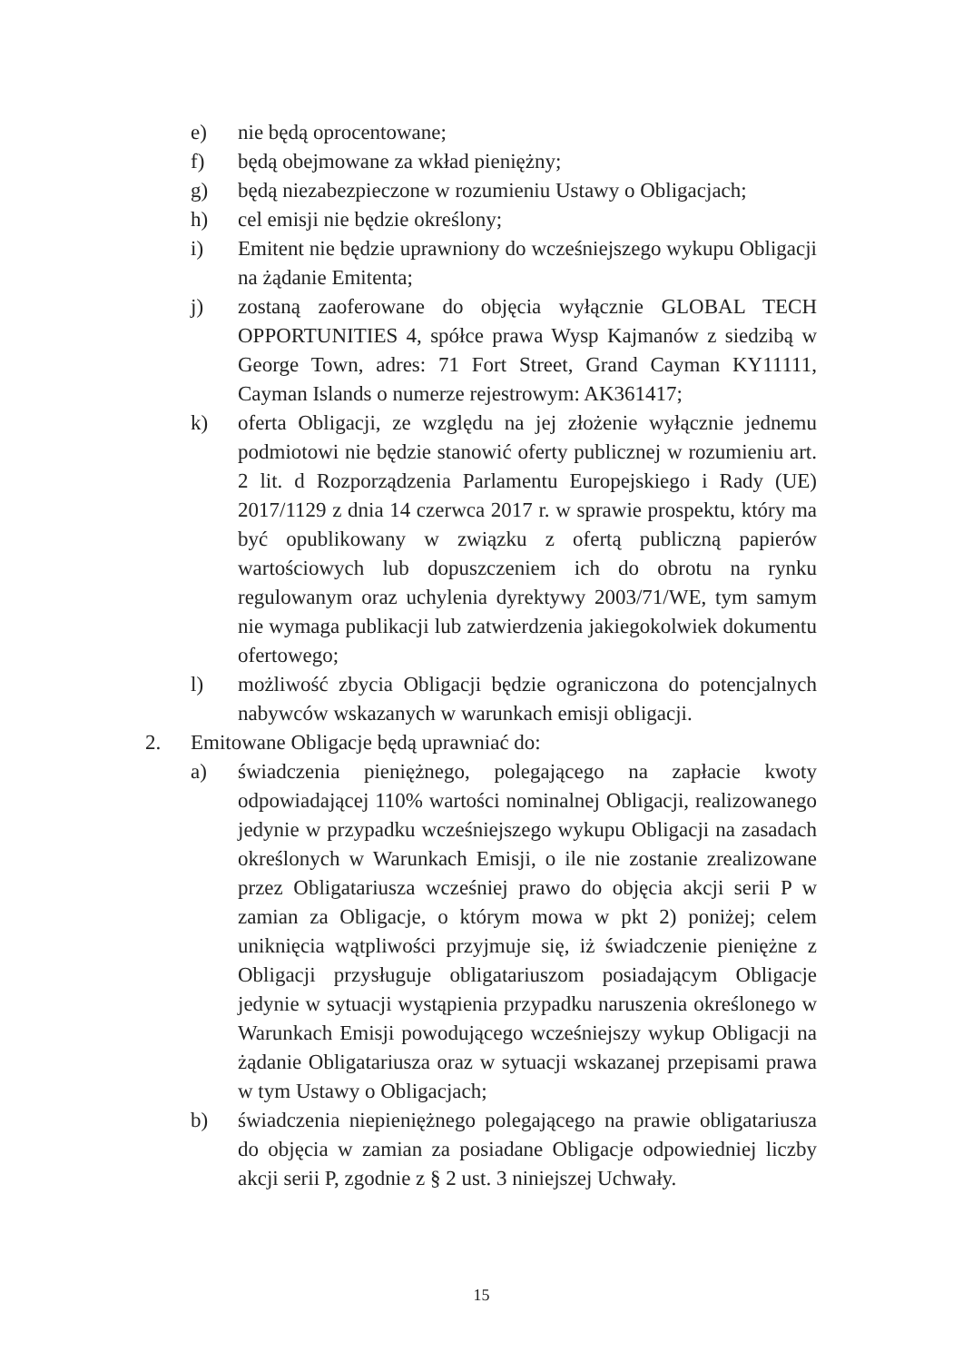e) nie będą oprocentowane;
f) będą obejmowane za wkład pieniężny;
g) będą niezabezpieczone w rozumieniu Ustawy o Obligacjach;
h) cel emisji nie będzie określony;
i) Emitent nie będzie uprawniony do wcześniejszego wykupu Obligacji na żądanie Emitenta;
j) zostaną zaoferowane do objęcia wyłącznie GLOBAL TECH OPPORTUNITIES 4, spółce prawa Wysp Kajmanów z siedzibą w George Town, adres: 71 Fort Street, Grand Cayman KY11111, Cayman Islands o numerze rejestrowym: AK361417;
k) oferta Obligacji, ze względu na jej złożenie wyłącznie jednemu podmiotowi nie będzie stanowić oferty publicznej w rozumieniu art. 2 lit. d Rozporządzenia Parlamentu Europejskiego i Rady (UE) 2017/1129 z dnia 14 czerwca 2017 r. w sprawie prospektu, który ma być opublikowany w związku z ofertą publiczną papierów wartościowych lub dopuszczeniem ich do obrotu na rynku regulowanym oraz uchylenia dyrektywy 2003/71/WE, tym samym nie wymaga publikacji lub zatwierdzenia jakiegokolwiek dokumentu ofertowego;
l) możliwość zbycia Obligacji będzie ograniczona do potencjalnych nabywców wskazanych w warunkach emisji obligacji.
2. Emitowane Obligacje będą uprawniać do:
a) świadczenia pieniężnego, polegającego na zapłacie kwoty odpowiadającej 110% wartości nominalnej Obligacji, realizowanego jedynie w przypadku wcześniejszego wykupu Obligacji na zasadach określonych w Warunkach Emisji, o ile nie zostanie zrealizowane przez Obligatariusza wcześniej prawo do objęcia akcji serii P w zamian za Obligacje, o którym mowa w pkt 2) poniżej; celem uniknięcia wątpliwości przyjmuje się, iż świadczenie pieniężne z Obligacji przysługuje obligatariuszom posiadającym Obligacje jedynie w sytuacji wystąpienia przypadku naruszenia określonego w Warunkach Emisji powodującego wcześniejszy wykup Obligacji na żądanie Obligatariusza oraz w sytuacji wskazanej przepisami prawa w tym Ustawy o Obligacjach;
b) świadczenia niepieniężnego polegającego na prawie obligatariusza do objęcia w zamian za posiadane Obligacje odpowiedniej liczby akcji serii P, zgodnie z § 2 ust. 3 niniejszej Uchwały.
15